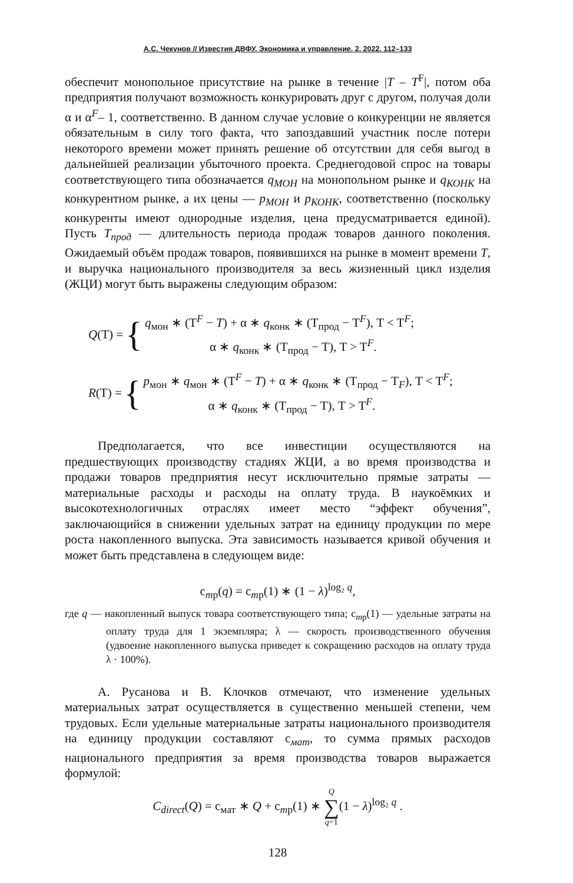А.С. Чекунов // Известия ДВФУ. Экономика и управление. 2. 2022. 112–133
обеспечит монопольное присутствие на рынке в течение |T – T<sup>F</sup>|, потом оба предприятия получают возможность конкурировать друг с другом, получая доли α и α<sup>F</sup>– 1, соответственно. В данном случае условие о конкуренции не является обязательным в силу того факта, что запоздавший участник после потери некоторого времени может принять решение об отсутствии для себя выгод в дальнейшей реализации убыточного проекта. Среднегодовой спрос на товары соответствующего типа обозначается q<sub>МОН</sub> на монопольном рынке и q<sub>КОНК</sub> на конкурентном рынке, а их цены — p<sub>МОН</sub> и p<sub>КОНК</sub>, соответственно (поскольку конкуренты имеют однородные изделия, цена предусматривается единой). Пусть T<sub>прод</sub> — длительность периода продаж товаров данного поколения. Ожидаемый объём продаж товаров, появившихся на рынке в момент времени T, и выручка национального производителя за весь жизненный цикл изделия (ЖЦИ) могут быть выражены следующим образом:
Q(T) = {
q<sub>мон</sub> ∗ (T<sup>F</sup> − T) + α ∗ q<sub>конк</sub> ∗ (T<sub>прод</sub> − T<sup>F</sup>), T < T<sup>F</sup>;
α ∗ q<sub>конк</sub> ∗ (T<sub>прод</sub> − T), T > T<sup>F</sup>.
R(T) = {
p<sub>мон</sub> ∗ q<sub>мон</sub> ∗ (T<sup>F</sup> − T) + α ∗ q<sub>конк</sub> ∗ (T<sub>прод</sub> − T<sub>F</sub>), T < T<sup>F</sup>;
α ∗ q<sub>конк</sub> ∗ (T<sub>прод</sub> − T), T > T<sup>F</sup>.
Предполагается, что все инвестиции осуществляются на предшествующих производству стадиях ЖЦИ, а во время производства и продажи товаров предприятия несут исключительно прямые затраты — материальные расходы и расходы на оплату труда. В наукоёмких и высокотехнологичных отраслях имеет место “эффект обучения”, заключающийся в снижении удельных затрат на единицу продукции по мере роста накопленного выпуска. Эта зависимость называется кривой обучения и может быть представлена в следующем виде:
c<sub>тр</sub>(q) = c<sub>тр</sub>(1) ∗ (1 − λ)<sup>log₂ q</sup>,
где q — накопленный выпуск товара соответствующего типа; c<sub>тр</sub>(1) — удельные затраты на оплату труда для 1 экземпляра; λ — скорость производственного обучения (удвоение накопленного выпуска приведет к сокращению расходов на оплату труда λ · 100%).
А. Русанова и В. Клочков отмечают, что изменение удельных материальных затрат осуществляется в существенно меньшей степени, чем трудовых. Если удельные материальные затраты национального производителя на единицу продукции составляют c<sub>мат</sub>, то сумма прямых расходов национального предприятия за время производства товаров выражается формулой:
C<sub>direct</sub>(Q) = c<sub>мат</sub> ∗ Q + c<sub>тр</sub>(1) ∗ Q ∑ q=1(1 − λ)<sup>log₂ q</sup> .
128